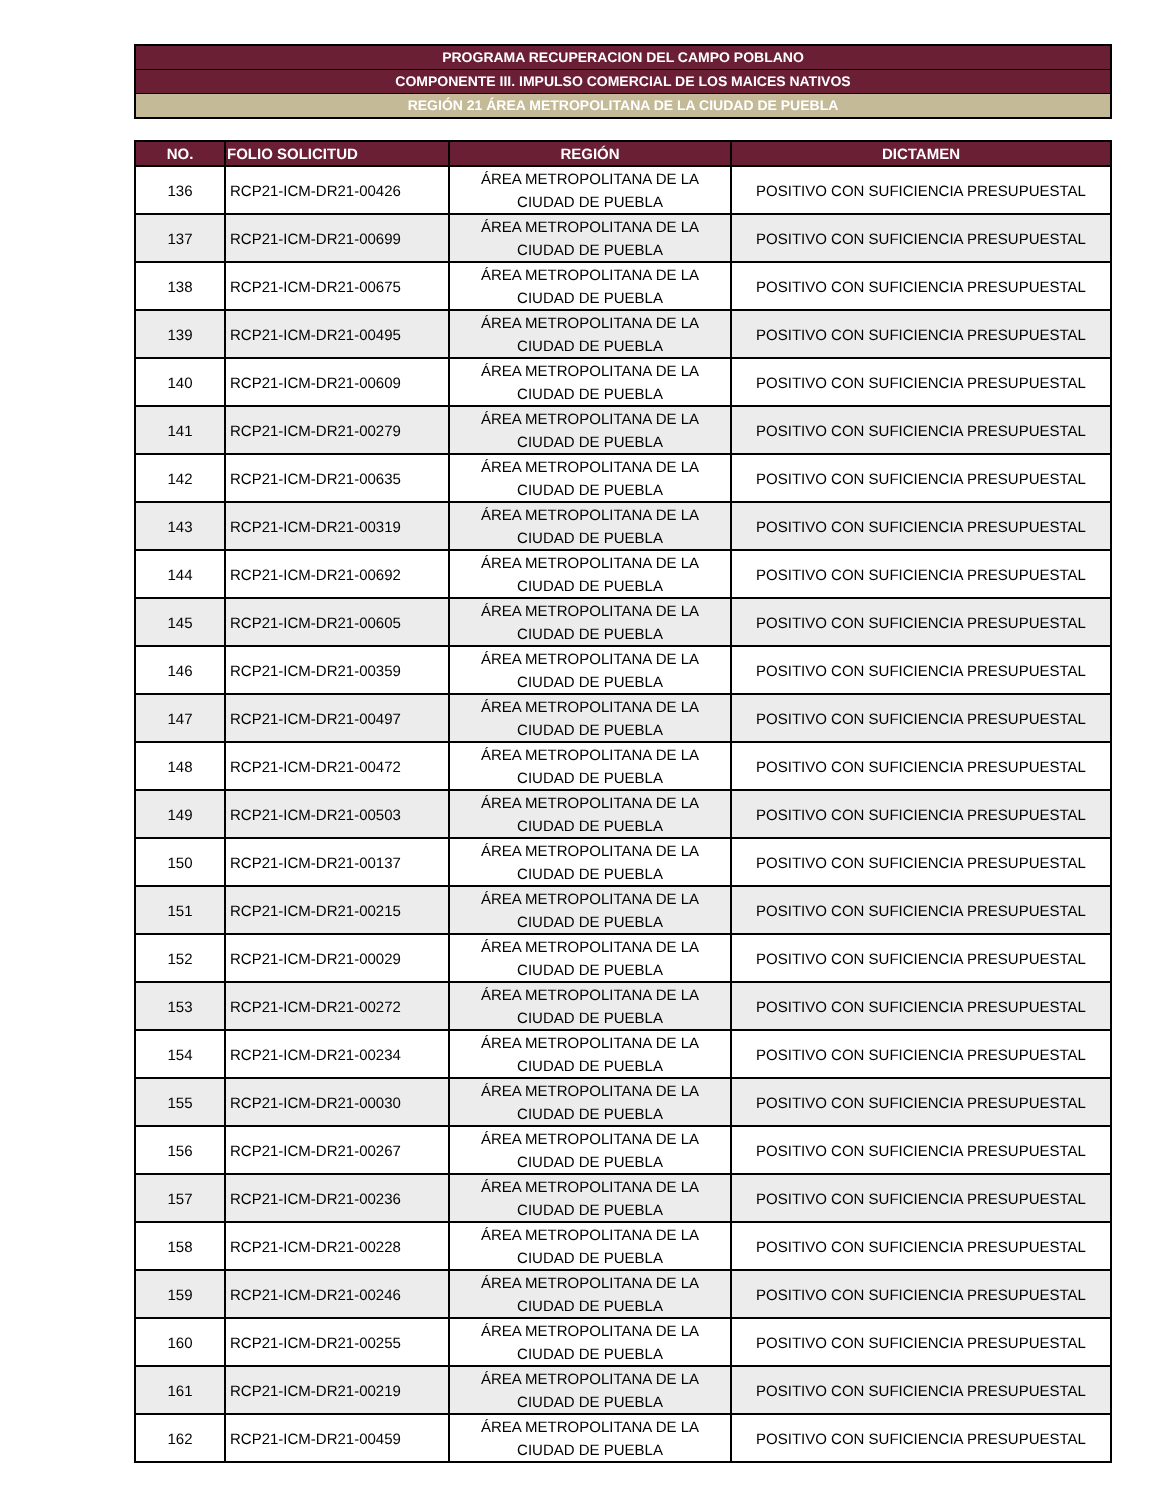PROGRAMA RECUPERACION DEL CAMPO POBLANO
COMPONENTE III. IMPULSO COMERCIAL DE LOS MAICES NATIVOS
REGIÓN 21 ÁREA METROPOLITANA DE LA CIUDAD DE PUEBLA
| NO. | FOLIO SOLICITUD | REGIÓN | DICTAMEN |
| --- | --- | --- | --- |
| 136 | RCP21-ICM-DR21-00426 | ÁREA METROPOLITANA DE LA CIUDAD DE PUEBLA | POSITIVO CON SUFICIENCIA PRESUPUESTAL |
| 137 | RCP21-ICM-DR21-00699 | ÁREA METROPOLITANA DE LA CIUDAD DE PUEBLA | POSITIVO CON SUFICIENCIA PRESUPUESTAL |
| 138 | RCP21-ICM-DR21-00675 | ÁREA METROPOLITANA DE LA CIUDAD DE PUEBLA | POSITIVO CON SUFICIENCIA PRESUPUESTAL |
| 139 | RCP21-ICM-DR21-00495 | ÁREA METROPOLITANA DE LA CIUDAD DE PUEBLA | POSITIVO CON SUFICIENCIA PRESUPUESTAL |
| 140 | RCP21-ICM-DR21-00609 | ÁREA METROPOLITANA DE LA CIUDAD DE PUEBLA | POSITIVO CON SUFICIENCIA PRESUPUESTAL |
| 141 | RCP21-ICM-DR21-00279 | ÁREA METROPOLITANA DE LA CIUDAD DE PUEBLA | POSITIVO CON SUFICIENCIA PRESUPUESTAL |
| 142 | RCP21-ICM-DR21-00635 | ÁREA METROPOLITANA DE LA CIUDAD DE PUEBLA | POSITIVO CON SUFICIENCIA PRESUPUESTAL |
| 143 | RCP21-ICM-DR21-00319 | ÁREA METROPOLITANA DE LA CIUDAD DE PUEBLA | POSITIVO CON SUFICIENCIA PRESUPUESTAL |
| 144 | RCP21-ICM-DR21-00692 | ÁREA METROPOLITANA DE LA CIUDAD DE PUEBLA | POSITIVO CON SUFICIENCIA PRESUPUESTAL |
| 145 | RCP21-ICM-DR21-00605 | ÁREA METROPOLITANA DE LA CIUDAD DE PUEBLA | POSITIVO CON SUFICIENCIA PRESUPUESTAL |
| 146 | RCP21-ICM-DR21-00359 | ÁREA METROPOLITANA DE LA CIUDAD DE PUEBLA | POSITIVO CON SUFICIENCIA PRESUPUESTAL |
| 147 | RCP21-ICM-DR21-00497 | ÁREA METROPOLITANA DE LA CIUDAD DE PUEBLA | POSITIVO CON SUFICIENCIA PRESUPUESTAL |
| 148 | RCP21-ICM-DR21-00472 | ÁREA METROPOLITANA DE LA CIUDAD DE PUEBLA | POSITIVO CON SUFICIENCIA PRESUPUESTAL |
| 149 | RCP21-ICM-DR21-00503 | ÁREA METROPOLITANA DE LA CIUDAD DE PUEBLA | POSITIVO CON SUFICIENCIA PRESUPUESTAL |
| 150 | RCP21-ICM-DR21-00137 | ÁREA METROPOLITANA DE LA CIUDAD DE PUEBLA | POSITIVO CON SUFICIENCIA PRESUPUESTAL |
| 151 | RCP21-ICM-DR21-00215 | ÁREA METROPOLITANA DE LA CIUDAD DE PUEBLA | POSITIVO CON SUFICIENCIA PRESUPUESTAL |
| 152 | RCP21-ICM-DR21-00029 | ÁREA METROPOLITANA DE LA CIUDAD DE PUEBLA | POSITIVO CON SUFICIENCIA PRESUPUESTAL |
| 153 | RCP21-ICM-DR21-00272 | ÁREA METROPOLITANA DE LA CIUDAD DE PUEBLA | POSITIVO CON SUFICIENCIA PRESUPUESTAL |
| 154 | RCP21-ICM-DR21-00234 | ÁREA METROPOLITANA DE LA CIUDAD DE PUEBLA | POSITIVO CON SUFICIENCIA PRESUPUESTAL |
| 155 | RCP21-ICM-DR21-00030 | ÁREA METROPOLITANA DE LA CIUDAD DE PUEBLA | POSITIVO CON SUFICIENCIA PRESUPUESTAL |
| 156 | RCP21-ICM-DR21-00267 | ÁREA METROPOLITANA DE LA CIUDAD DE PUEBLA | POSITIVO CON SUFICIENCIA PRESUPUESTAL |
| 157 | RCP21-ICM-DR21-00236 | ÁREA METROPOLITANA DE LA CIUDAD DE PUEBLA | POSITIVO CON SUFICIENCIA PRESUPUESTAL |
| 158 | RCP21-ICM-DR21-00228 | ÁREA METROPOLITANA DE LA CIUDAD DE PUEBLA | POSITIVO CON SUFICIENCIA PRESUPUESTAL |
| 159 | RCP21-ICM-DR21-00246 | ÁREA METROPOLITANA DE LA CIUDAD DE PUEBLA | POSITIVO CON SUFICIENCIA PRESUPUESTAL |
| 160 | RCP21-ICM-DR21-00255 | ÁREA METROPOLITANA DE LA CIUDAD DE PUEBLA | POSITIVO CON SUFICIENCIA PRESUPUESTAL |
| 161 | RCP21-ICM-DR21-00219 | ÁREA METROPOLITANA DE LA CIUDAD DE PUEBLA | POSITIVO CON SUFICIENCIA PRESUPUESTAL |
| 162 | RCP21-ICM-DR21-00459 | ÁREA METROPOLITANA DE LA CIUDAD DE PUEBLA | POSITIVO CON SUFICIENCIA PRESUPUESTAL |